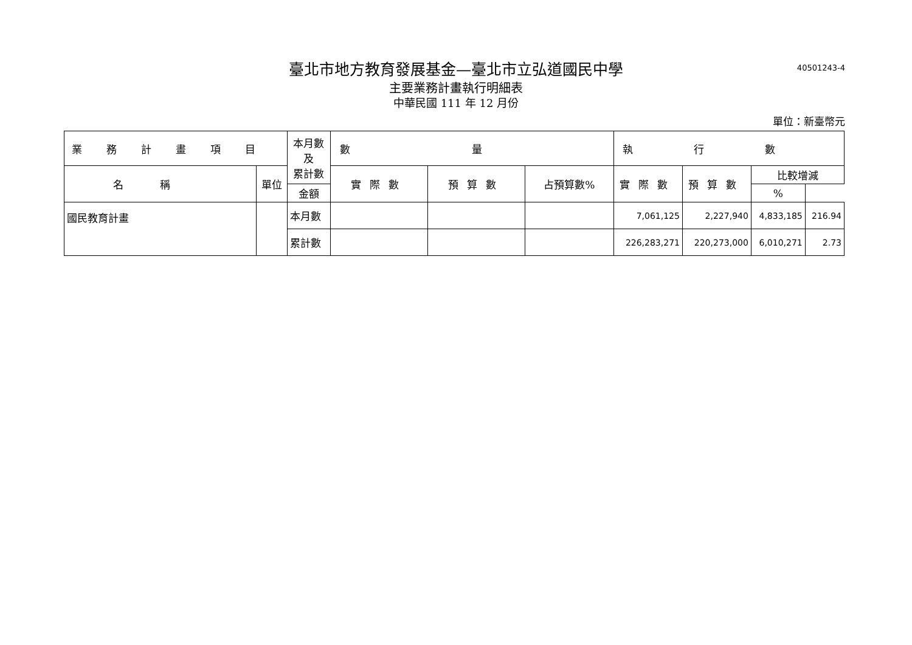臺北市地方教育發展基金—臺北市立弘道國民中學
40501243-4
主要業務計畫執行明細表
中華民國 111 年 12 月份
單位：新臺幣元
| 業務計畫項目 | | 本月數 及 累計數 | 數量 | | | 執行數 | | | |
| --- | --- | --- | --- | --- | --- | --- | --- | --- | --- |
| 名稱 | 單位 | | 實際數 | 預算數 | 占預算數% | 實際數 | 預算數 | 比較增減 | |
| | | 金額 | | | | | | % | |
| 國民教育計畫 | | 本月數 | | | | 7,061,125 | 2,227,940 | 4,833,185 | 216.94 |
| | | 累計數 | | | | 226,283,271 | 220,273,000 | 6,010,271 | 2.73 |